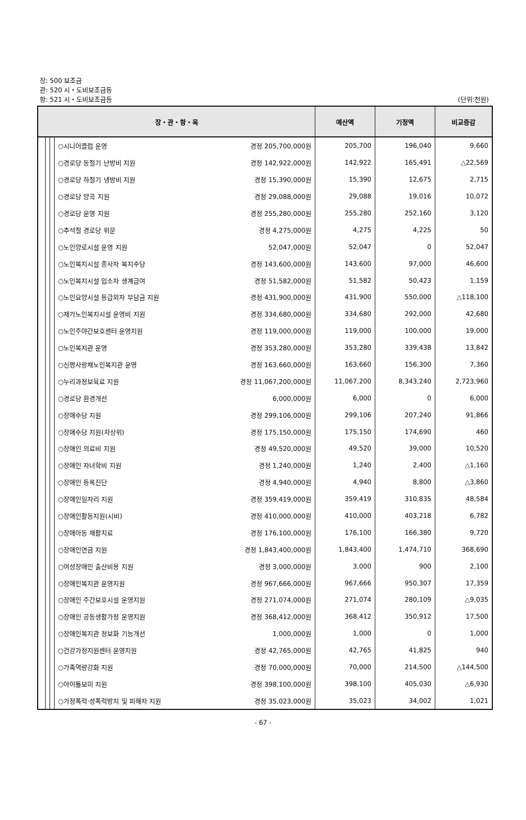장: 500 보조금
관: 520 시・도비보조금등
항: 521 시・도비보조금등
(단위:천원)
| 장・관・항・목 | | | | 예산액 | 기정액 | 비교증감 |
| --- | --- | --- | --- | --- | --- | --- |
| | | | ○시니어클럽 운영 경정 205,700,000원 | 205,700 | 196,040 | 9,660 |
| | | | ○경로당 동절기 난방비 지원 경정 142,922,000원 | 142,922 | 165,491 | △22,569 |
| | | | ○경로당 하절기 냉방비 지원 경정 15,390,000원 | 15,390 | 12,675 | 2,715 |
| | | | ○경로당 양곡 지원 경정 29,088,000원 | 29,088 | 19,016 | 10,072 |
| | | | ○경로당 운영 지원 경정 255,280,000원 | 255,280 | 252,160 | 3,120 |
| | | | ○추석절 경로당 위문 경정 4,275,000원 | 4,275 | 4,225 | 50 |
| | | | ○노인양로시설 운영 지원 52,047,000원 | 52,047 | 0 | 52,047 |
| | | | ○노인복지시설 종사자 복지수당 경정 143,600,000원 | 143,600 | 97,000 | 46,600 |
| | | | ○노인복지시설 입소자 생계급여 경정 51,582,000원 | 51,582 | 50,423 | 1,159 |
| | | | ○노인요양시설 등급외자 부담금 지원 경정 431,900,000원 | 431,900 | 550,000 | △118,100 |
| | | | ○재가노인복지시설 운영비 지원 경정 334,680,000원 | 334,680 | 292,000 | 42,680 |
| | | | ○노인주야간보호센터 운영지원 경정 119,000,000원 | 119,000 | 100,000 | 19,000 |
| | | | ○노인복지관 운영 경정 353,280,000원 | 353,280 | 339,438 | 13,842 |
| | | | ○신평사랑채노인복지관 운영 경정 163,660,000원 | 163,660 | 156,300 | 7,360 |
| | | | ○누리과정보육료 지원 경정 11,067,200,000원 | 11,067,200 | 8,343,240 | 2,723,960 |
| | | | ○경로당 환경개선 6,000,000원 | 6,000 | 0 | 6,000 |
| | | | ○장애수당 지원 경정 299,106,000원 | 299,106 | 207,240 | 91,866 |
| | | | ○장애수당 지원(차상위) 경정 175,150,000원 | 175,150 | 174,690 | 460 |
| | | | ○장애인 의료비 지원 경정 49,520,000원 | 49,520 | 39,000 | 10,520 |
| | | | ○장애인 자녀학비 지원 경정 1,240,000원 | 1,240 | 2,400 | △1,160 |
| | | | ○장애인 등록진단 경정 4,940,000원 | 4,940 | 8,800 | △3,860 |
| | | | ○장애인일자리 지원 경정 359,419,000원 | 359,419 | 310,835 | 48,584 |
| | | | ○장애인활동지원(시비) 경정 410,000,000원 | 410,000 | 403,218 | 6,782 |
| | | | ○장애아동 재활치료 경정 176,100,000원 | 176,100 | 166,380 | 9,720 |
| | | | ○장애인연금 지원 경정 1,843,400,000원 | 1,843,400 | 1,474,710 | 368,690 |
| | | | ○여성장애인 출산비용 지원 경정 3,000,000원 | 3,000 | 900 | 2,100 |
| | | | ○장애인복지관 운영지원 경정 967,666,000원 | 967,666 | 950,307 | 17,359 |
| | | | ○장애인 주간보호시설 운영지원 경정 271,074,000원 | 271,074 | 280,109 | △9,035 |
| | | | ○장애인 공동생활가정 운영지원 경정 368,412,000원 | 368,412 | 350,912 | 17,500 |
| | | | ○장애인복지관 정보화 기능개선 1,000,000원 | 1,000 | 0 | 1,000 |
| | | | ○건강가정지원센터 운영지원 경정 42,765,000원 | 42,765 | 41,825 | 940 |
| | | | ○가족역량강화 지원 경정 70,000,000원 | 70,000 | 214,500 | △144,500 |
| | | | ○아이돌보미 지원 경정 398,100,000원 | 398,100 | 405,030 | △6,930 |
| | | | ○가정폭력·성폭력방지 및 피해자 지원 경정 35,023,000원 | 35,023 | 34,002 | 1,021 |
- 67 -